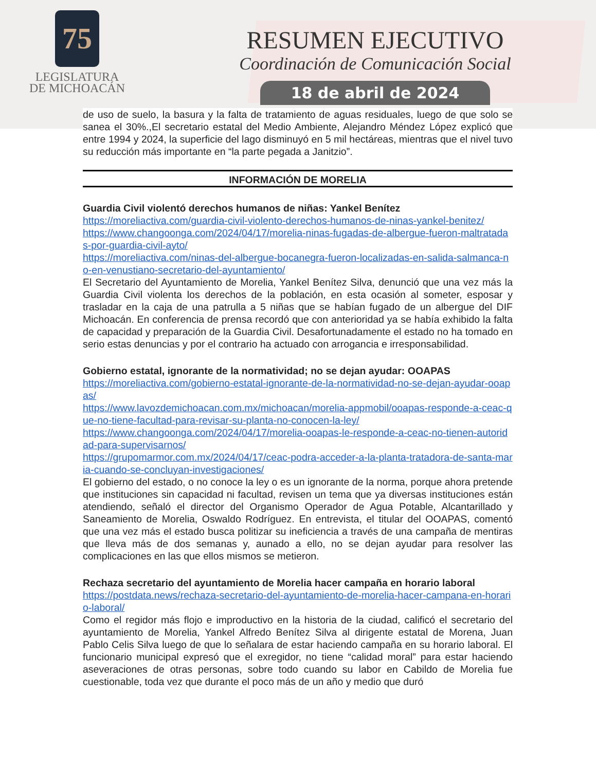75
LEGISLATURA
DE MICHOACÁN
RESUMEN EJECUTIVO
Coordinación de Comunicación Social
18 de abril de 2024
de uso de suelo, la basura y la falta de tratamiento de aguas residuales, luego de que solo se sanea el 30%.,El secretario estatal del Medio Ambiente, Alejandro Méndez López explicó que entre 1994 y 2024, la superficie del lago disminuyó en 5 mil hectáreas, mientras que el nivel tuvo su reducción más importante en “la parte pegada a Janitzio”.
INFORMACIÓN DE MORELIA
Guardia Civil violentó derechos humanos de niñas: Yankel Benítez
https://moreliactiva.com/guardia-civil-violento-derechos-humanos-de-ninas-yankel-benitez/
https://www.changoonga.com/2024/04/17/morelia-ninas-fugadas-de-albergue-fueron-maltratadas-por-guardia-civil-ayto/
https://moreliactiva.com/ninas-del-albergue-bocanegra-fueron-localizadas-en-salida-salmanca-no-en-venustiano-secretario-del-ayuntamiento/
El Secretario del Ayuntamiento de Morelia, Yankel Benítez Silva, denunció que una vez más la Guardia Civil violenta los derechos de la población, en esta ocasión al someter, esposar y trasladar en la caja de una patrulla a 5 niñas que se habían fugado de un albergue del DIF Michoacán. En conferencia de prensa recordó que con anterioridad ya se había exhibido la falta de capacidad y preparación de la Guardia Civil. Desafortunadamente el estado no ha tomado en serio estas denuncias y por el contrario ha actuado con arrogancia e irresponsabilidad.
Gobierno estatal, ignorante de la normatividad; no se dejan ayudar: OOAPAS
https://moreliactiva.com/gobierno-estatal-ignorante-de-la-normatividad-no-se-dejan-ayudar-ooapas/
https://www.lavozdemichoacan.com.mx/michoacan/morelia-appmobil/ooapas-responde-a-ceac-que-no-tiene-facultad-para-revisar-su-planta-no-conocen-la-ley/
https://www.changoonga.com/2024/04/17/morelia-ooapas-le-responde-a-ceac-no-tienen-autoridad-para-supervisarnos/
https://grupomarmor.com.mx/2024/04/17/ceac-podra-acceder-a-la-planta-tratadora-de-santa-maria-cuando-se-concluyan-investigaciones/
El gobierno del estado, o no conoce la ley o es un ignorante de la norma, porque ahora pretende que instituciones sin capacidad ni facultad, revisen un tema que ya diversas instituciones están atendiendo, señaló el director del Organismo Operador de Agua Potable, Alcantarillado y Saneamiento de Morelia, Oswaldo Rodríguez. En entrevista, el titular del OOAPAS, comentó que una vez más el estado busca politizar su ineficiencia a través de una campaña de mentiras que lleva más de dos semanas y, aunado a ello, no se dejan ayudar para resolver las complicaciones en las que ellos mismos se metieron.
Rechaza secretario del ayuntamiento de Morelia hacer campaña en horario laboral
https://postdata.news/rechaza-secretario-del-ayuntamiento-de-morelia-hacer-campana-en-horario-laboral/
Como el regidor más flojo e improductivo en la historia de la ciudad, calificó el secretario del ayuntamiento de Morelia, Yankel Alfredo Benítez Silva al dirigente estatal de Morena, Juan Pablo Celis Silva luego de que lo señalara de estar haciendo campaña en su horario laboral. El funcionario municipal expresó que el exregidor, no tiene “calidad moral” para estar haciendo aseveraciones de otras personas, sobre todo cuando su labor en Cabildo de Morelia fue cuestionable, toda vez que durante el poco más de un año y medio que duró